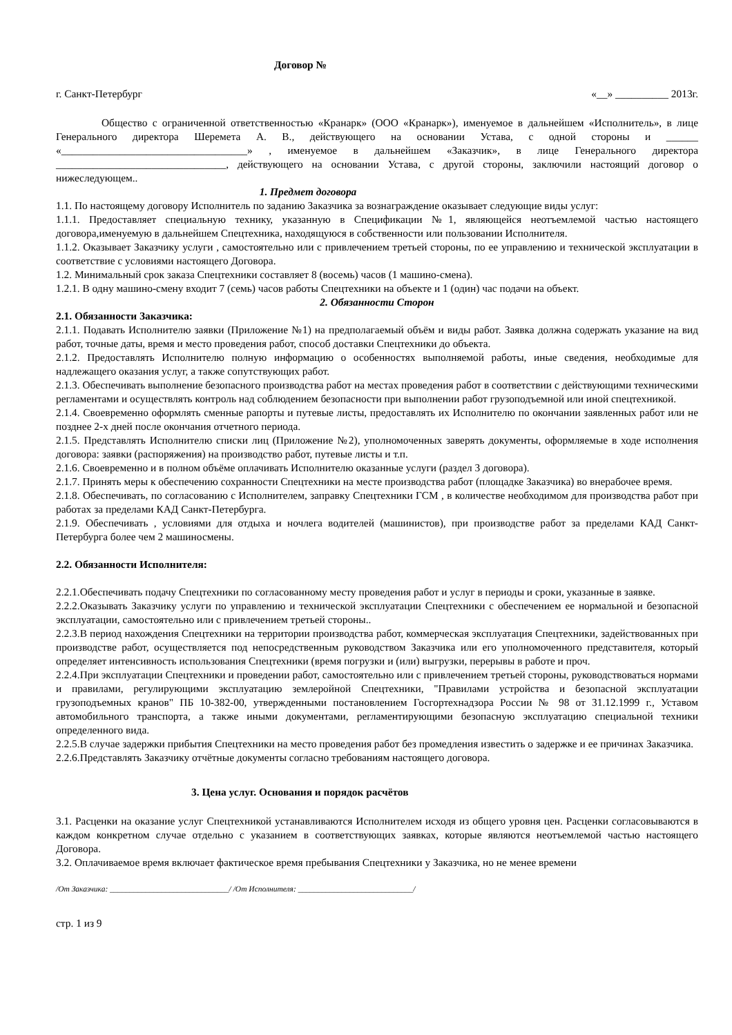Договор №
г. Санкт-Петербург «__» __________ 2013г.
Общество с ограниченной ответственностью «Кранарк» (ООО «Кранарк»), именуемое в дальнейшем «Исполнитель», в лице Генерального директора Шеремета А. В., действующего на основании Устава, с одной стороны и ______ «___________________________________» , именуемое в дальнейшем «Заказчик», в лице Генерального директора ________________________________, действующего на основании Устава, с другой стороны, заключили настоящий договор о нижеследующем..
1. Предмет договора
1.1. По настоящему договору Исполнитель по заданию Заказчика за вознаграждение оказывает следующие виды услуг:
1.1.1. Предоставляет специальную технику, указанную в Спецификации №1, являющейся неотъемлемой частью настоящего договора,именуемую в дальнейшем Спецтехника, находящуюся в собственности или пользовании Исполнителя.
1.1.2. Оказывает Заказчику услуги , самостоятельно или с привлечением третьей стороны, по ее управлению и технической эксплуатации в соответствие с условиями настоящего Договора.
1.2. Минимальный срок заказа Спецтехники составляет 8 (восемь) часов (1 машино-смена).
1.2.1. В одну машино-смену входит 7 (семь) часов работы Спецтехники на объекте и 1 (один) час подачи на объект.
2. Обязанности Сторон
2.1. Обязанности Заказчика:
2.1.1. Подавать Исполнителю заявки (Приложение №1) на предполагаемый объём и виды работ. Заявка должна содержать указание на вид работ, точные даты, время и место проведения работ, способ доставки Спецтехники до объекта.
2.1.2. Предоставлять Исполнителю полную информацию о особенностях выполняемой работы, иные сведения, необходимые для надлежащего оказания услуг, а также сопутствующих работ.
2.1.3. Обеспечивать выполнение безопасного производства работ на местах проведения работ в соответствии с действующими техническими регламентами и осуществлять контроль над соблюдением безопасности при выполнении работ грузоподъемной или иной спецтехникой.
2.1.4. Своевременно оформлять сменные рапорты и путевые листы, предоставлять их Исполнителю по окончании заявленных работ или не позднее 2-х дней после окончания отчетного периода.
2.1.5. Представлять Исполнителю списки лиц (Приложение №2), уполномоченных заверять документы, оформляемые в ходе исполнения договора: заявки (распоряжения) на производство работ, путевые листы и т.п.
2.1.6. Своевременно и в полном объёме оплачивать Исполнителю оказанные услуги (раздел 3 договора).
2.1.7. Принять меры к обеспечению сохранности Спецтехники на месте производства работ (площадке Заказчика) во внерабочее время.
2.1.8. Обеспечивать, по согласованию с Исполнителем, заправку Спецтехники ГСМ , в количестве необходимом для производства работ при работах за пределами КАД Санкт-Петербурга.
2.1.9. Обеспечивать , условиями для отдыха и ночлега водителей (машинистов), при производстве работ за пределами КАД Санкт-Петербурга более чем 2 машиносмены.
2.2. Обязанности Исполнителя:
2.2.1.Обеспечивать подачу Спецтехники по согласованному месту проведения работ и услуг в периоды и сроки, указанные в заявке.
2.2.2.Оказывать Заказчику услуги по управлению и технической эксплуатации Спецтехники с обеспечением ее нормальной и безопасной эксплуатации, самостоятельно или с привлечением третьей стороны..
2.2.3.В период нахождения Спецтехники на территории производства работ, коммерческая эксплуатация Спецтехники, задействованных при производстве работ, осуществляется под непосредственным руководством Заказчика или его уполномоченного представителя, который определяет интенсивность использования Спецтехники (время погрузки и (или) выгрузки, перерывы в работе и проч.
2.2.4.При эксплуатации Спецтехники и проведении работ, самостоятельно или с привлечением третьей стороны, руководствоваться нормами и правилами, регулирующими эксплуатацию землеройной Спецтехники, "Правилами устройства и безопасной эксплуатации грузоподъемных кранов" ПБ 10-382-00, утвержденными постановлением Госгортехнадзора России № 98 от 31.12.1999 г., Уставом автомобильного транспорта, а также иными документами, регламентирующими безопасную эксплуатацию специальной техники определенного вида.
2.2.5.В случае задержки прибытия Спецтехники на место проведения работ без промедления известить о задержке и ее причинах Заказчика.
2.2.6.Представлять Заказчику отчётные документы согласно требованиям настоящего договора.
3. Цена услуг. Основания и порядок расчётов
3.1. Расценки на оказание услуг Спецтехникой устанавливаются Исполнителем исходя из общего уровня цен. Расценки согласовываются в каждом конкретном случае отдельно с указанием в соответствующих заявках, которые являются неотъемлемой частью настоящего Договора.
3.2. Оплачиваемое время включает фактическое время пребывания Спецтехники у Заказчика, но не менее времени
/От Заказчика: ______________________________/ /От Исполнителя: _____________________________/
стр. 1 из 9